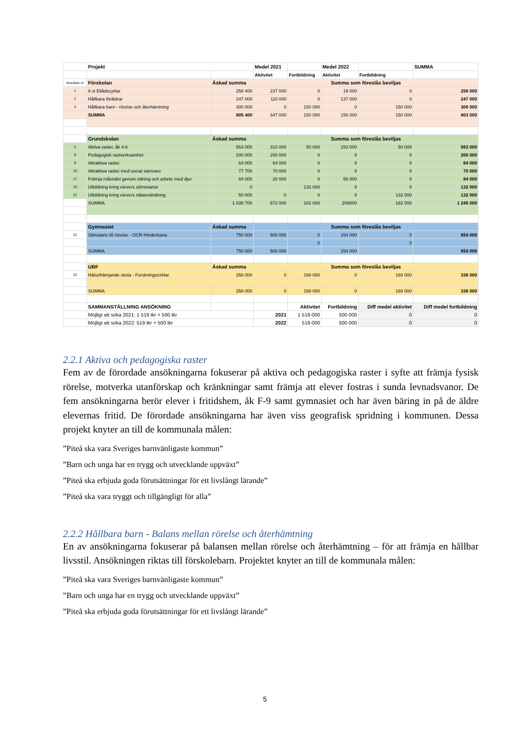| | Projekt | | Medel 2021 | | Medel 2022 | | SUMMA |
| | | | Aktivitet | Fortbildning | Aktivitet | Fortbildning | |
| Ansökan nr | Förskolan | Äskad summa | Summa som föreslås beviljas | | | | |
| 1 | 8 st Ellådscyklar | 258 400 | 237 000 | 0 | 19 000 | 0 | 256 000 |
| 2 | Hållbara föräldrar | 247 000 | 110 000 | 0 | 137 000 | 0 | 247 000 |
| 3 | Hållbara barn - rörelse och återhämtning | 300 000 | 0 | 150 000 | 0 | 150 000 | 300 000 |
| | SUMMA | 805 400 | 347 000 | 150 000 | 156 000 | 150 000 | 803 000 |
| | Grundskolan | Äskad summa | Summa som föreslås beviljas | | | | |
| 5 | Aktiva raster, åk 4-6 | 563 000 | 310 000 | 50 000 | 153 000 | 50 000 | 563 000 |
| 8 | Pedagogisk rastverksamhet | 200 000 | 200 000 | 0 | 0 | 0 | 200 000 |
| 9 | Attraktiva raster | 64 000 | 64 000 | 0 | 0 | 0 | 64 000 |
| 10 | Attraktiva raster med social samvaro | 77 700 | 70 000 | 0 | 0 | 0 | 70 000 |
| 17 | Främja måendet genom ridning och arbete med djur | 84 000 | 28 000 | 0 | 56 000 | 0 | 84 000 |
| 19 | Utbildning kring elevers sömnvanor | 0 | | 132 000 | 0 | 0 | 132 000 |
| 21 | Utbildning kring elevers nätanvändning | 50 000 | 0 | 0 | 0 | 132 000 | 132 000 |
| | SUMMA | 1 038 700 | 672 000 | 182 000 | 209000 | 182 000 | 1 245 000 |
| | Gymnasiet | Äskad summa | Summa som föreslås beviljas | | | | |
| 22 | Stimulans till rörelse - OCR-Hinderbana | 750 000 | 500 000 | 0 | 154 000 | 0 | 654 000 |
| | | | | 0 | | 0 | |
| | SUMMA | 750 000 | 500 000 | | 154 000 | | 654 000 |
| | UBF | Äskad summa | Summa som föreslås beviljas | | | | |
| 23 | Hälsofrämjande skola - Forskningscirklar | 358 000 | 0 | 168 000 | 0 | 168 000 | 336 000 |
| | SUMMA | 358 000 | 0 | 168 000 | 0 | 168 000 | 336 000 |
| | SAMMANSTÄLLNING ANSÖKNING | | | Aktivitet | Fortbildning | Diff medel aktivitet | Diff medel fortbildning |
| | Möjligt att söka 2021: 1 519 tkr + 500 tkr | | 2021 | 1 519 000 | 500 000 | 0 | 0 |
| | Möjligt att söka 2022: 519 tkr + 500 tkr | | 2022 | 519 000 | 500 000 | 0 | 0 |
2.2.1 Aktiva och pedagogiska raster
Fem av de förordade ansökningarna fokuserar på aktiva och pedagogiska raster i syfte att främja fysisk rörelse, motverka utanförskap och kränkningar samt främja att elever fostras i sunda levnadsvanor. De fem ansökningarna berör elever i fritidshem, åk F-9 samt gymnasiet och har även bäring in på de äldre elevernas fritid. De förordade ansökningarna har även viss geografisk spridning i kommunen. Dessa projekt knyter an till de kommunala målen:
”Piteå ska vara Sveriges barnvänligaste kommun”
”Barn och unga har en trygg och utvecklande uppväxt”
”Piteå ska erbjuda goda förutsättningar för ett livslångt lärande”
”Piteå ska vara tryggt och tillgängligt för alla”
2.2.2 Hållbara barn - Balans mellan rörelse och återhämtning
En av ansökningarna fokuserar på balansen mellan rörelse och återhämtning – för att främja en hållbar livsstil. Ansökningen riktas till förskolebarn. Projektet knyter an till de kommunala målen:
”Piteå ska vara Sveriges barnvänligaste kommun”
”Barn och unga har en trygg och utvecklande uppväxt”
”Piteå ska erbjuda goda förutsättningar för ett livslångt lärande”
5